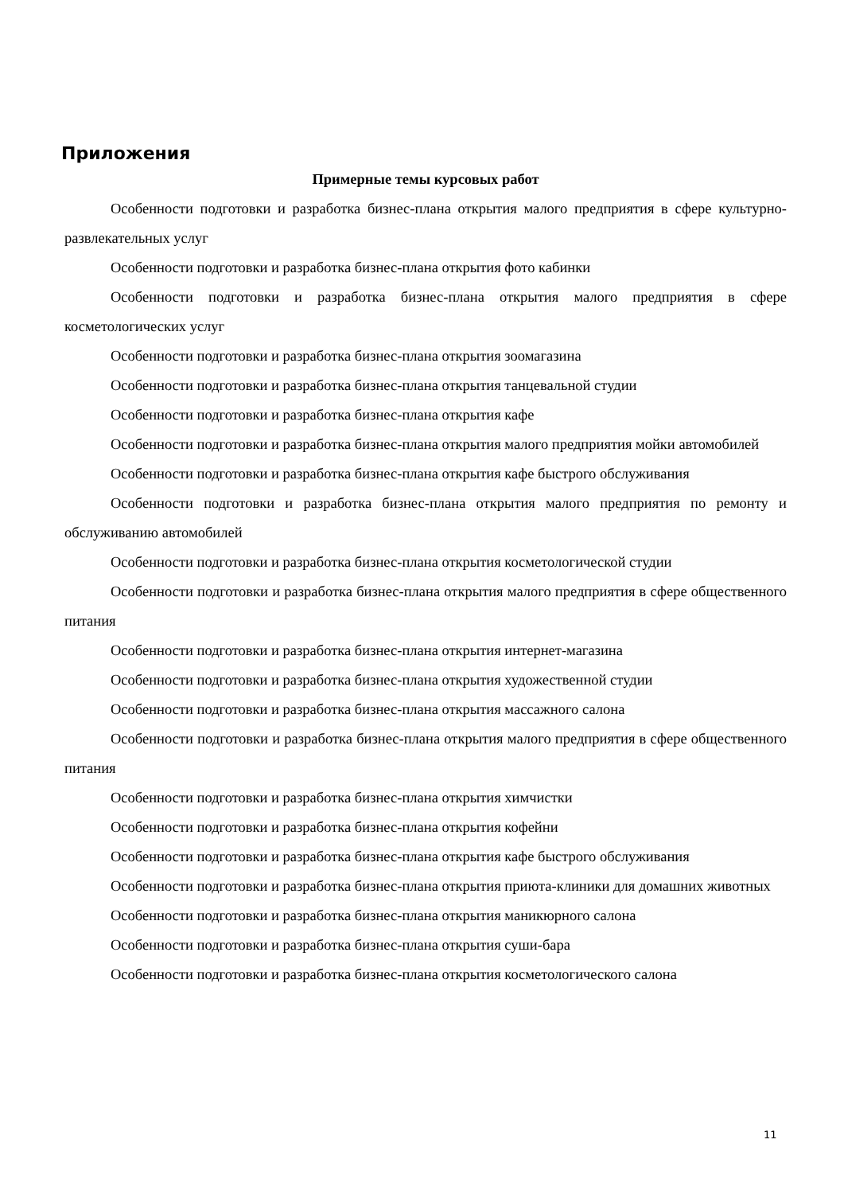Приложения
Примерные темы курсовых работ
Особенности подготовки и разработка бизнес-плана открытия малого предприятия в сфере культурно-развлекательных услуг
Особенности подготовки и разработка бизнес-плана открытия фото кабинки
Особенности подготовки и разработка бизнес-плана открытия малого предприятия в сфере косметологических услуг
Особенности подготовки и разработка бизнес-плана открытия зоомагазина
Особенности подготовки и разработка бизнес-плана открытия танцевальной студии
Особенности подготовки и разработка бизнес-плана открытия кафе
Особенности подготовки и разработка бизнес-плана открытия малого предприятия мойки автомобилей
Особенности подготовки и разработка бизнес-плана открытия кафе быстрого обслуживания
Особенности подготовки и разработка бизнес-плана открытия малого предприятия по ремонту и обслуживанию автомобилей
Особенности подготовки и разработка бизнес-плана открытия косметологической студии
Особенности подготовки и разработка бизнес-плана открытия малого предприятия в сфере общественного питания
Особенности подготовки и разработка бизнес-плана открытия интернет-магазина
Особенности подготовки и разработка бизнес-плана открытия художественной студии
Особенности подготовки и разработка бизнес-плана открытия массажного салона
Особенности подготовки и разработка бизнес-плана открытия малого предприятия в сфере общественного питания
Особенности подготовки и разработка бизнес-плана открытия химчистки
Особенности подготовки и разработка бизнес-плана открытия кофейни
Особенности подготовки и разработка бизнес-плана открытия кафе быстрого обслуживания
Особенности подготовки и разработка бизнес-плана открытия приюта-клиники для домашних животных
Особенности подготовки и разработка бизнес-плана открытия маникюрного салона
Особенности подготовки и разработка бизнес-плана открытия суши-бара
Особенности подготовки и разработка бизнес-плана открытия косметологического салона
11